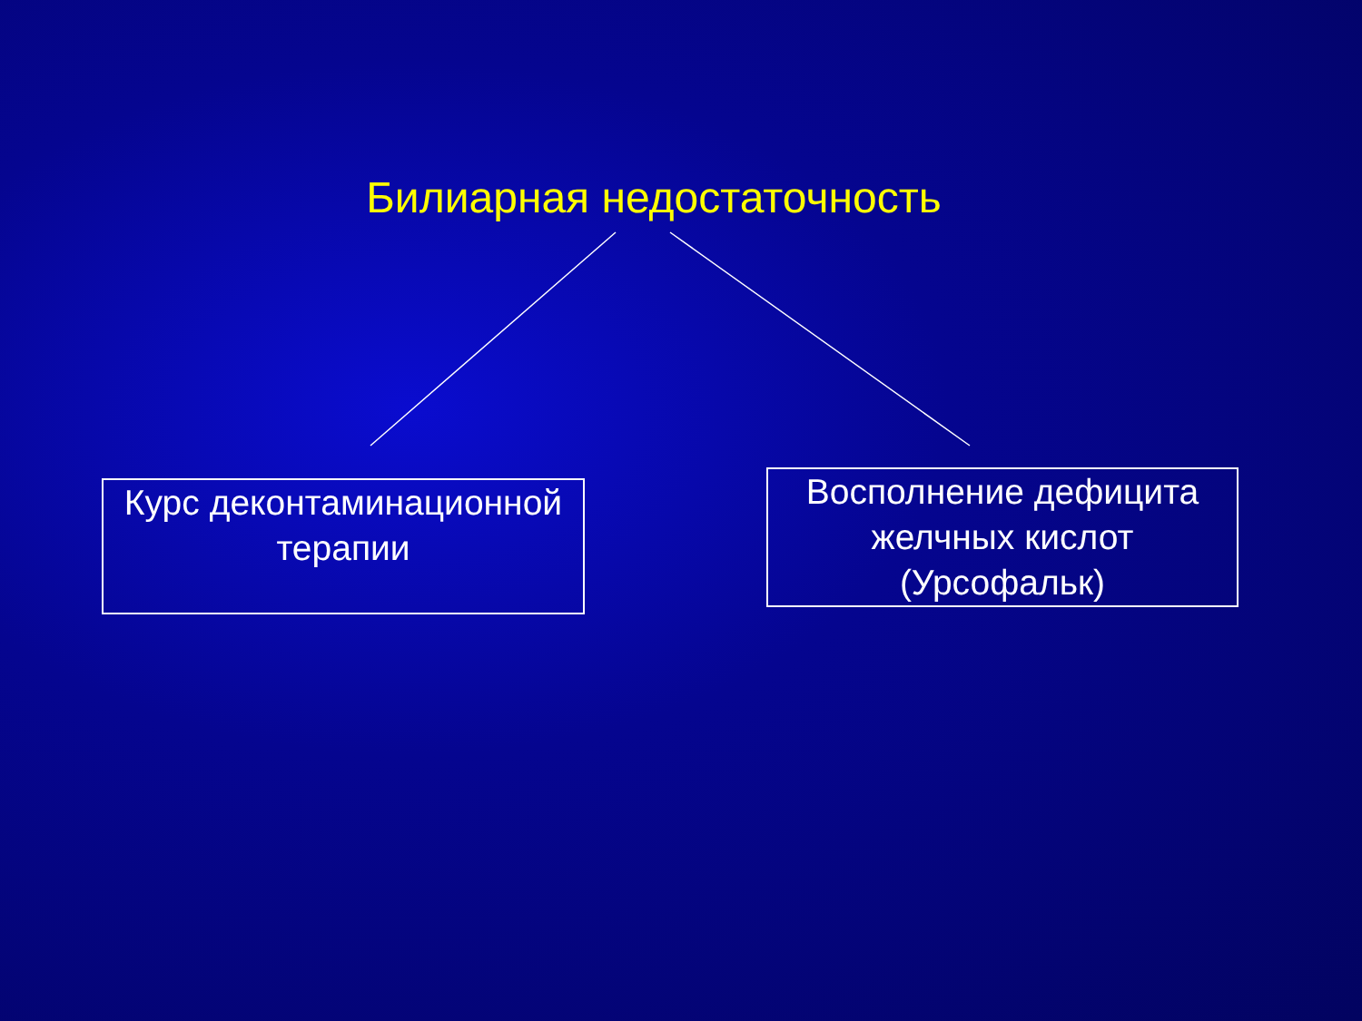Билиарная недостаточность
Курс деконтаминационной терапии
Восполнение дефицита желчных кислот (Урсофальк)